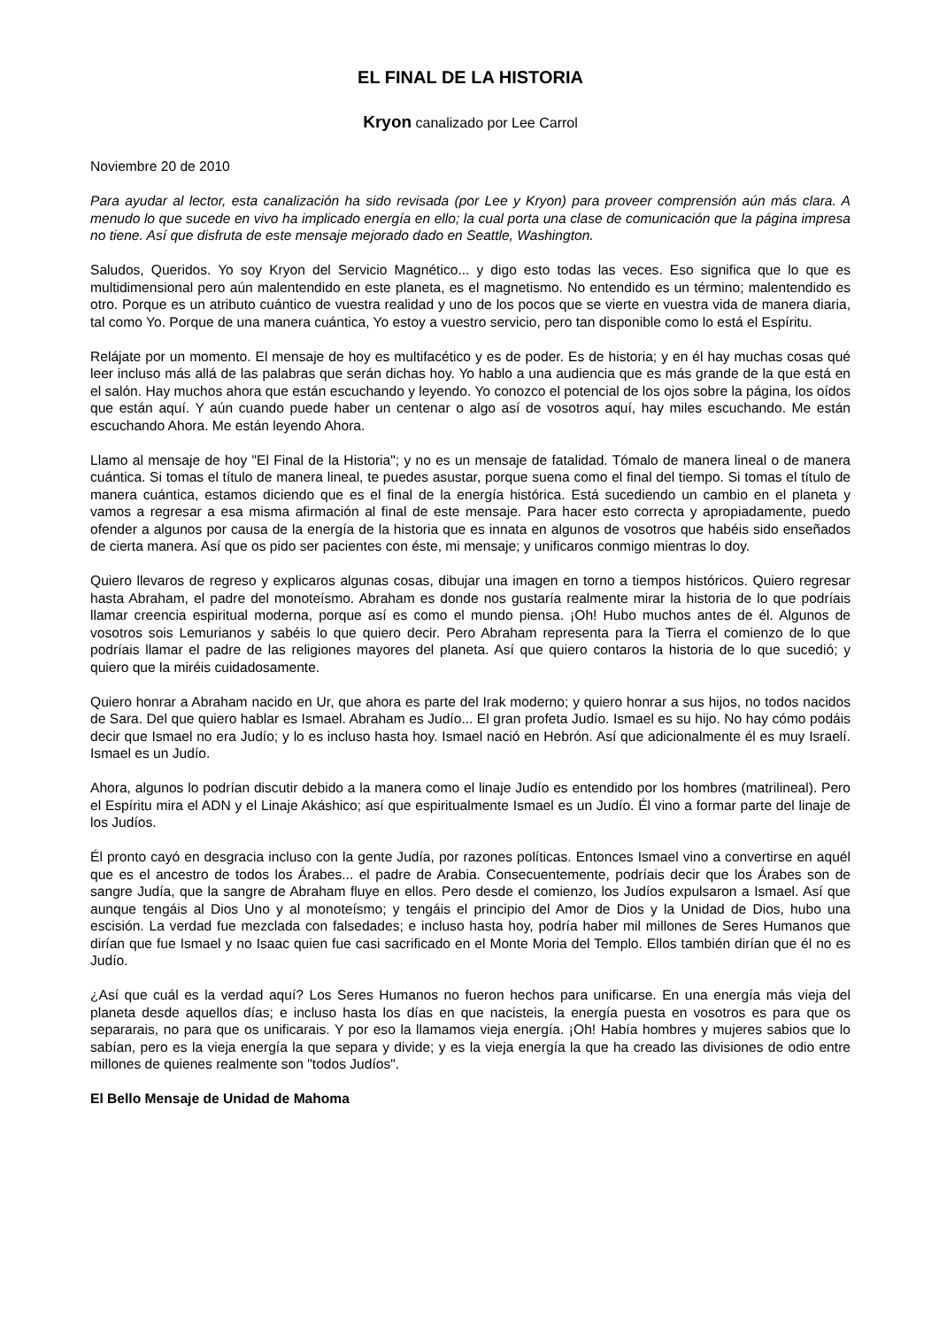EL FINAL DE LA HISTORIA
Kryon canalizado por Lee Carrol
Noviembre 20 de 2010
Para ayudar al lector, esta canalización ha sido revisada (por Lee y Kryon) para proveer comprensión aún más clara. A menudo lo que sucede en vivo ha implicado energía en ello; la cual porta una clase de comunicación que la página impresa no tiene. Así que disfruta de este mensaje mejorado dado en Seattle, Washington.
Saludos, Queridos. Yo soy Kryon del Servicio Magnético... y digo esto todas las veces. Eso significa que lo que es multidimensional pero aún malentendido en este planeta, es el magnetismo. No entendido es un término; malentendido es otro. Porque es un atributo cuántico de vuestra realidad y uno de los pocos que se vierte en vuestra vida de manera diaria, tal como Yo. Porque de una manera cuántica, Yo estoy a vuestro servicio, pero tan disponible como lo está el Espíritu.
Relájate por un momento. El mensaje de hoy es multifacético y es de poder. Es de historia; y en él hay muchas cosas qué leer incluso más allá de las palabras que serán dichas hoy. Yo hablo a una audiencia que es más grande de la que está en el salón. Hay muchos ahora que están escuchando y leyendo. Yo conozco el potencial de los ojos sobre la página, los oídos que están aquí. Y aún cuando puede haber un centenar o algo así de vosotros aquí, hay miles escuchando. Me están escuchando Ahora. Me están leyendo Ahora.
Llamo al mensaje de hoy "El Final de la Historia"; y no es un mensaje de fatalidad. Tómalo de manera lineal o de manera cuántica. Si tomas el título de manera lineal, te puedes asustar, porque suena como el final del tiempo. Si tomas el título de manera cuántica, estamos diciendo que es el final de la energía histórica. Está sucediendo un cambio en el planeta y vamos a regresar a esa misma afirmación al final de este mensaje. Para hacer esto correcta y apropiadamente, puedo ofender a algunos por causa de la energía de la historia que es innata en algunos de vosotros que habéis sido enseñados de cierta manera. Así que os pido ser pacientes con éste, mi mensaje; y unificaros conmigo mientras lo doy.
Quiero llevaros de regreso y explicaros algunas cosas, dibujar una imagen en torno a tiempos históricos. Quiero regresar hasta Abraham, el padre del monoteísmo. Abraham es donde nos gustaría realmente mirar la historia de lo que podríais llamar creencia espiritual moderna, porque así es como el mundo piensa. ¡Oh! Hubo muchos antes de él. Algunos de vosotros sois Lemurianos y sabéis lo que quiero decir. Pero Abraham representa para la Tierra el comienzo de lo que podríais llamar el padre de las religiones mayores del planeta. Así que quiero contaros la historia de lo que sucedió; y quiero que la miréis cuidadosamente.
Quiero honrar a Abraham nacido en Ur, que ahora es parte del Irak moderno; y quiero honrar a sus hijos, no todos nacidos de Sara. Del que quiero hablar es Ismael. Abraham es Judío... El gran profeta Judío. Ismael es su hijo. No hay cómo podáis decir que Ismael no era Judío; y lo es incluso hasta hoy. Ismael nació en Hebrón. Así que adicionalmente él es muy Israelí. Ismael es un Judío.
Ahora, algunos lo podrían discutir debido a la manera como el linaje Judío es entendido por los hombres (matrilineal). Pero el Espíritu mira el ADN y el Linaje Akáshico; así que espiritualmente Ismael es un Judío. Él vino a formar parte del linaje de los Judíos.
Él pronto cayó en desgracia incluso con la gente Judía, por razones políticas. Entonces Ismael vino a convertirse en aquél que es el ancestro de todos los Árabes... el padre de Arabia. Consecuentemente, podríais decir que los Árabes son de sangre Judía, que la sangre de Abraham fluye en ellos. Pero desde el comienzo, los Judíos expulsaron a Ismael. Así que aunque tengáis al Dios Uno y al monoteísmo; y tengáis el principio del Amor de Dios y la Unidad de Dios, hubo una escisión. La verdad fue mezclada con falsedades; e incluso hasta hoy, podría haber mil millones de Seres Humanos que dirían que fue Ismael y no Isaac quien fue casi sacrificado en el Monte Moria del Templo. Ellos también dirían que él no es Judío.
¿Así que cuál es la verdad aquí? Los Seres Humanos no fueron hechos para unificarse. En una energía más vieja del planeta desde aquellos días; e incluso hasta los días en que nacisteis, la energía puesta en vosotros es para que os separarais, no para que os unificarais. Y por eso la llamamos vieja energía. ¡Oh! Había hombres y mujeres sabios que lo sabían, pero es la vieja energía la que separa y divide; y es la vieja energía la que ha creado las divisiones de odio entre millones de quienes realmente son "todos Judíos".
El Bello Mensaje de Unidad de Mahoma